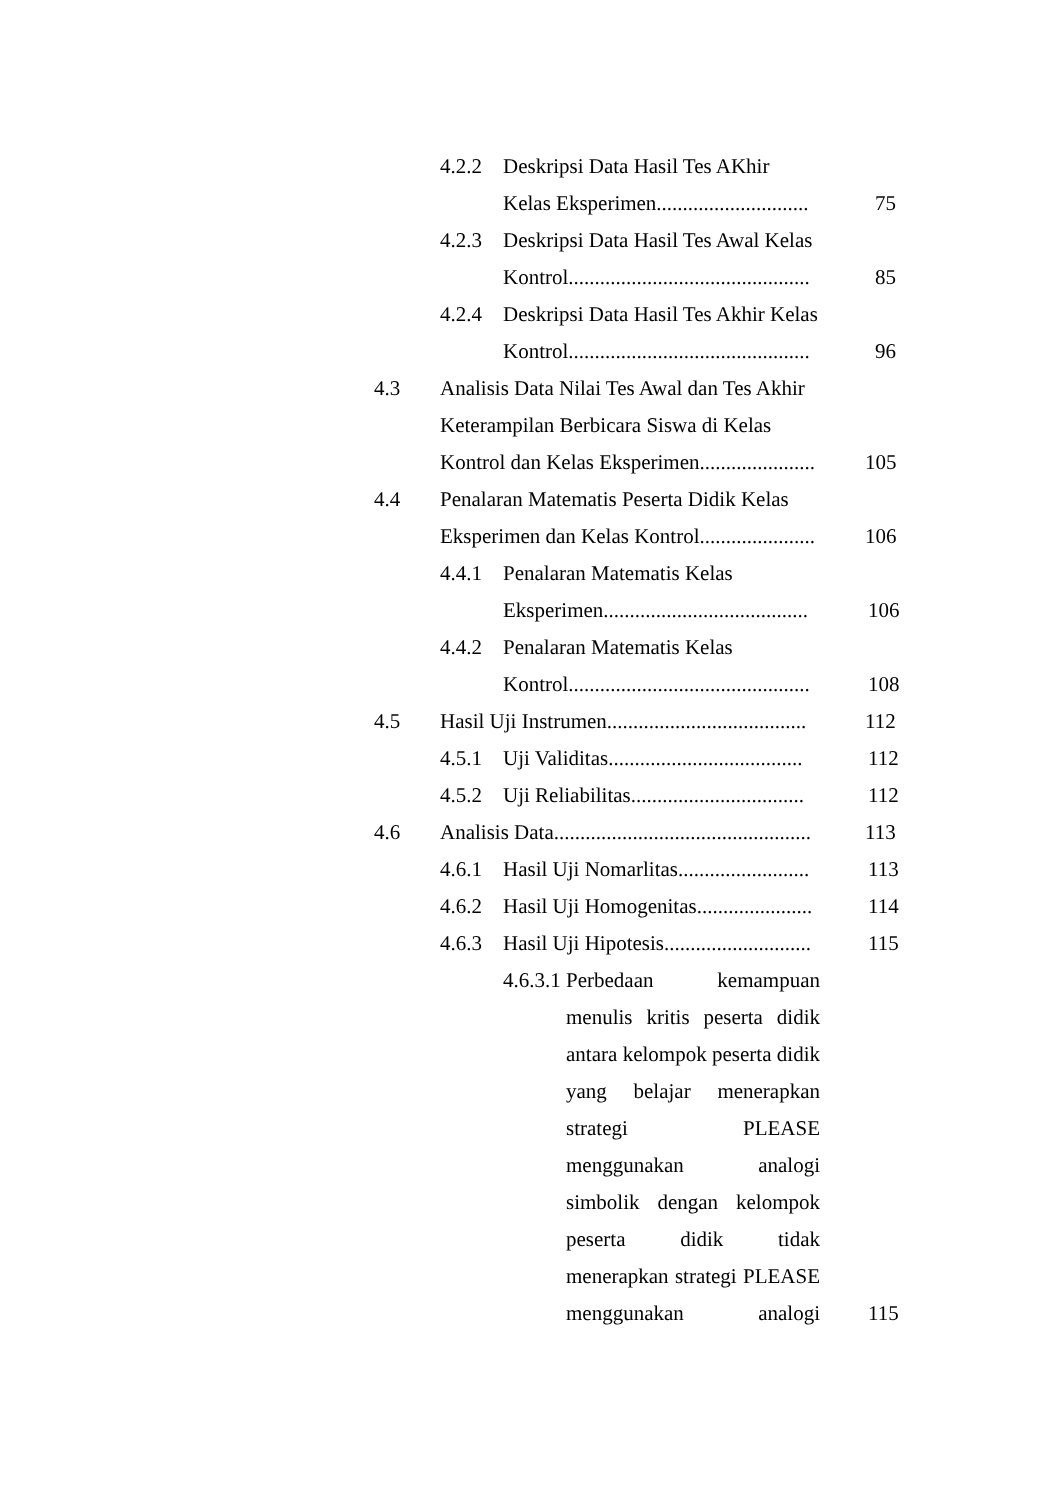4.2.2 Deskripsi Data Hasil Tes AKhir
Kelas Eksperimen............................. 75
4.2.3 Deskripsi Data Hasil Tes Awal Kelas
Kontrol.............................................. 85
4.2.4 Deskripsi Data Hasil Tes Akhir Kelas
Kontrol.............................................. 96
4.3 Analisis Data Nilai Tes Awal dan Tes Akhir Keterampilan Berbicara Siswa di Kelas Kontrol dan Kelas Eksperimen......................
105
4.4 Penalaran Matematis Peserta Didik Kelas Eksperimen dan Kelas Kontrol......................
106
4.4.1 Penalaran Matematis Kelas
Eksperimen....................................... 106
4.4.2 Penalaran Matematis Kelas
Kontrol.............................................. 108
4.5 Hasil Uji Instrumen...................................... 112
4.5.1 Uji Validitas..................................... 112
4.5.2 Uji Reliabilitas................................. 112
4.6 Analisis Data................................................. 113
4.6.1 Hasil Uji Nomarlitas......................... 113
4.6.2 Hasil Uji Homogenitas...................... 114
4.6.3 Hasil Uji Hipotesis............................ 115
4.6.3.1 Perbedaan kemampuan menulis kritis peserta didik antara kelompok peserta didik yang belajar menerapkan strategi PLEASE menggunakan analogi simbolik dengan kelompok peserta didik tidak menerapkan strategi PLEASE menggunakan analogi
115